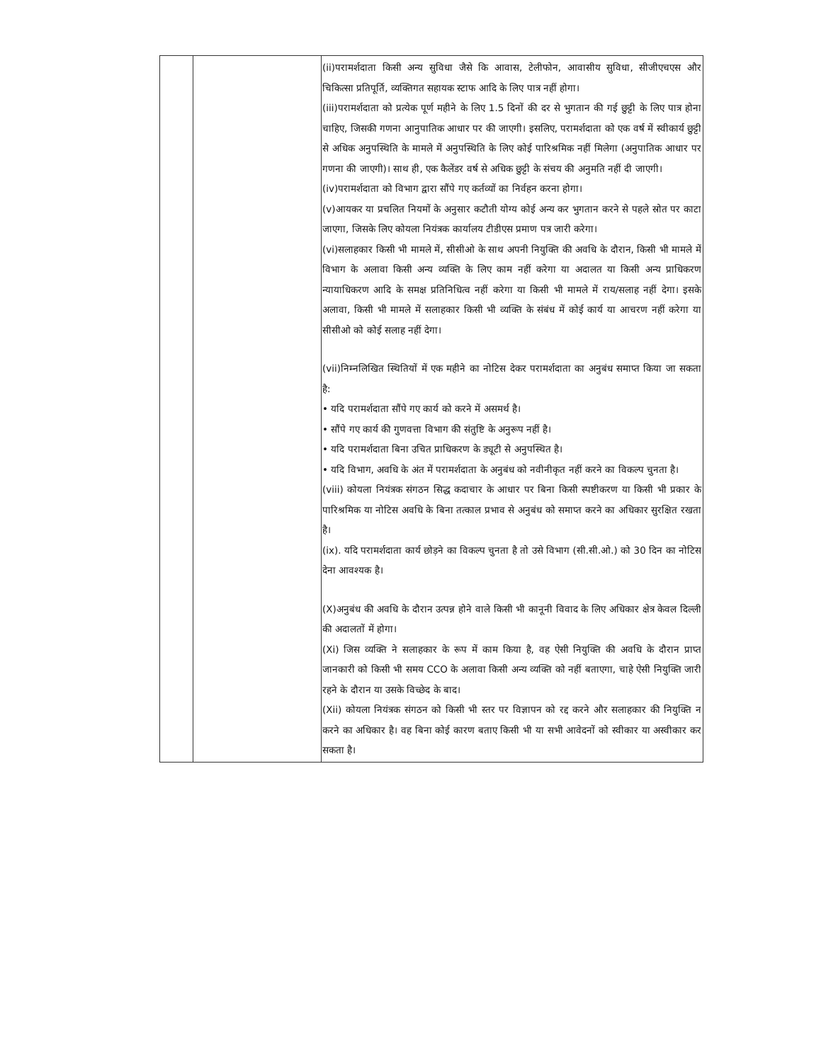| | | (ii)परामर्शदाता किसी अन्य सुविधा जैसे कि आवास, टेलीफोन, आवासीय सुविधा, सीजीएचएस और चिकित्सा प्रतिपूर्ति, व्यक्तिगत सहायक स्टाफ आदि के लिए पात्र नहीं होगा। (iii)परामर्शदाता को प्रत्येक पूर्ण महीने के लिए 1.5 दिनों की दर से भुगतान की गई छुट्टी के लिए पात्र होना चाहिए, जिसकी गणना आनुपातिक आधार पर की जाएगी। इसलिए, परामर्शदाता को एक वर्ष में स्वीकार्य छुट्टी से अधिक अनुपस्थिति के मामले में अनुपस्थिति के लिए कोई पारिश्रमिक नहीं मिलेगा (अनुपातिक आधार पर गणना की जाएगी)। साथ ही, एक कैलेंडर वर्ष से अधिक छुट्टी के संचय की अनुमति नहीं दी जाएगी। (iv)परामर्शदाता को विभाग द्वारा सौंपे गए कर्तव्यों का निर्वहन करना होगा। (v)आयकर या प्रचलित नियमों के अनुसार कटौती योग्य कोई अन्य कर भुगतान करने से पहले स्रोत पर काटा जाएगा, जिसके लिए कोयला नियंत्रक कार्यालय टीडीएस प्रमाण पत्र जारी करेगा। (vi)सलाहकार किसी भी मामले में, सीसीओ के साथ अपनी नियुक्ति की अवधि के दौरान, किसी भी मामले में विभाग के अलावा किसी अन्य व्यक्ति के लिए काम नहीं करेगा या अदालत या किसी अन्य प्राधिकरण न्यायाधिकरण आदि के समक्ष प्रतिनिधित्व नहीं करेगा या किसी भी मामले में राय/सलाह नहीं देगा। इसके अलावा, किसी भी मामले में सलाहकार किसी भी व्यक्ति के संबंध में कोई कार्य या आचरण नहीं करेगा या सीसीओ को कोई सलाह नहीं देगा। (vii)निम्नलिखित स्थितियों में एक महीने का नोटिस देकर परामर्शदाता का अनुबंध समाप्त किया जा सकता है: • यदि परामर्शदाता सौंपे गए कार्य को करने में असमर्थ है। • सौंपे गए कार्य की गुणवत्ता विभाग की संतुष्टि के अनुरूप नहीं है। • यदि परामर्शदाता बिना उचित प्राधिकरण के ड्यूटी से अनुपस्थित है। • यदि विभाग, अवधि के अंत में परामर्शदाता के अनुबंध को नवीनीकृत नहीं करने का विकल्प चुनता है। (viii) कोयला नियंत्रक संगठन सिद्ध कदाचार के आधार पर बिना किसी स्पष्टीकरण या किसी भी प्रकार के पारिश्रमिक या नोटिस अवधि के बिना तत्काल प्रभाव से अनुबंध को समाप्त करने का अधिकार सुरक्षित रखता है। (ix). यदि परामर्शदाता कार्य छोड़ने का विकल्प चुनता है तो उसे विभाग (सी.सी.ओ.) को 30 दिन का नोटिस देना आवश्यक है। (X)अनुबंध की अवधि के दौरान उत्पन्न होने वाले किसी भी कानूनी विवाद के लिए अधिकार क्षेत्र केवल दिल्ली की अदालतों में होगा। (Xi) जिस व्यक्ति ने सलाहकार के रूप में काम किया है, वह ऐसी नियुक्ति की अवधि के दौरान प्राप्त जानकारी को किसी भी समय CCO के अलावा किसी अन्य व्यक्ति को नहीं बताएगा, चाहे ऐसी नियुक्ति जारी रहने के दौरान या उसके विच्छेद के बाद। (Xii) कोयला नियंत्रक संगठन को किसी भी स्तर पर विज्ञापन को रद्द करने और सलाहकार की नियुक्ति न करने का अधिकार है। वह बिना कोई कारण बताए किसी भी या सभी आवेदनों को स्वीकार या अस्वीकार कर सकता है। |